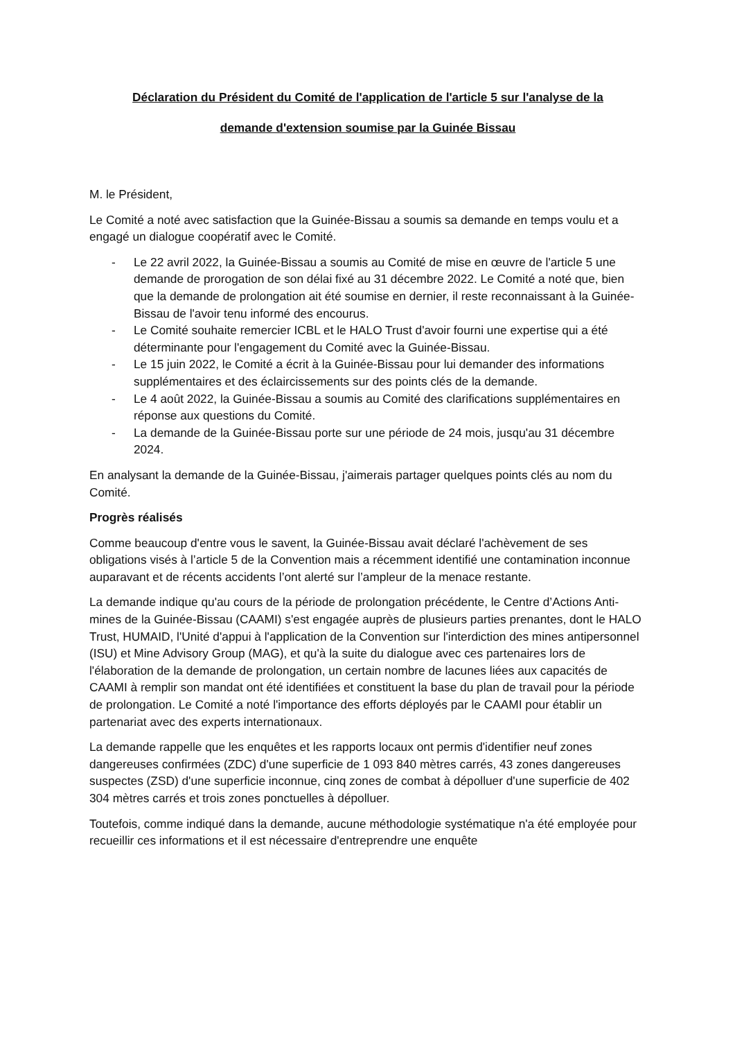Déclaration du Président du Comité de l'application de l'article 5 sur l'analyse de la
demande d'extension soumise par la Guinée Bissau
M. le Président,
Le Comité a noté avec satisfaction que la Guinée-Bissau a soumis sa demande en temps voulu et a engagé un dialogue coopératif avec le Comité.
- Le 22 avril 2022, la Guinée-Bissau a soumis au Comité de mise en œuvre de l'article 5 une demande de prorogation de son délai fixé au 31 décembre 2022. Le Comité a noté que, bien que la demande de prolongation ait été soumise en dernier, il reste reconnaissant à la Guinée-Bissau de l'avoir tenu informé des encourus.
- Le Comité souhaite remercier ICBL et le HALO Trust d'avoir fourni une expertise qui a été déterminante pour l'engagement du Comité avec la Guinée-Bissau.
- Le 15 juin 2022, le Comité a écrit à la Guinée-Bissau pour lui demander des informations supplémentaires et des éclaircissements sur des points clés de la demande.
- Le 4 août 2022, la Guinée-Bissau a soumis au Comité des clarifications supplémentaires en réponse aux questions du Comité.
- La demande de la Guinée-Bissau porte sur une période de 24 mois, jusqu'au 31 décembre 2024.
En analysant la demande de la Guinée-Bissau, j'aimerais partager quelques points clés au nom du Comité.
Progrès réalisés
Comme beaucoup d'entre vous le savent, la Guinée-Bissau avait déclaré l'achèvement de ses obligations visés à l’article 5 de la Convention mais a récemment identifié une contamination inconnue auparavant et de récents accidents l’ont alerté sur l’ampleur de la menace restante.
La demande indique qu'au cours de la période de prolongation précédente, le Centre d’Actions Anti-mines de la Guinée-Bissau (CAAMI) s'est engagée auprès de plusieurs parties prenantes, dont le HALO Trust, HUMAID, l'Unité d'appui à l'application de la Convention sur l'interdiction des mines antipersonnel (ISU) et Mine Advisory Group (MAG), et qu'à la suite du dialogue avec ces partenaires lors de l'élaboration de la demande de prolongation, un certain nombre de lacunes liées aux capacités de CAAMI à remplir son mandat ont été identifiées et constituent la base du plan de travail pour la période de prolongation. Le Comité a noté l'importance des efforts déployés par le CAAMI pour établir un partenariat avec des experts internationaux.
La demande rappelle que les enquêtes et les rapports locaux ont permis d'identifier neuf zones dangereuses confirmées (ZDC) d'une superficie de 1 093 840 mètres carrés, 43 zones dangereuses suspectes (ZSD) d'une superficie inconnue, cinq zones de combat à dépolluer d'une superficie de 402 304 mètres carrés et trois zones ponctuelles à dépolluer.
Toutefois, comme indiqué dans la demande, aucune méthodologie systématique n'a été employée pour recueillir ces informations et il est nécessaire d'entreprendre une enquête